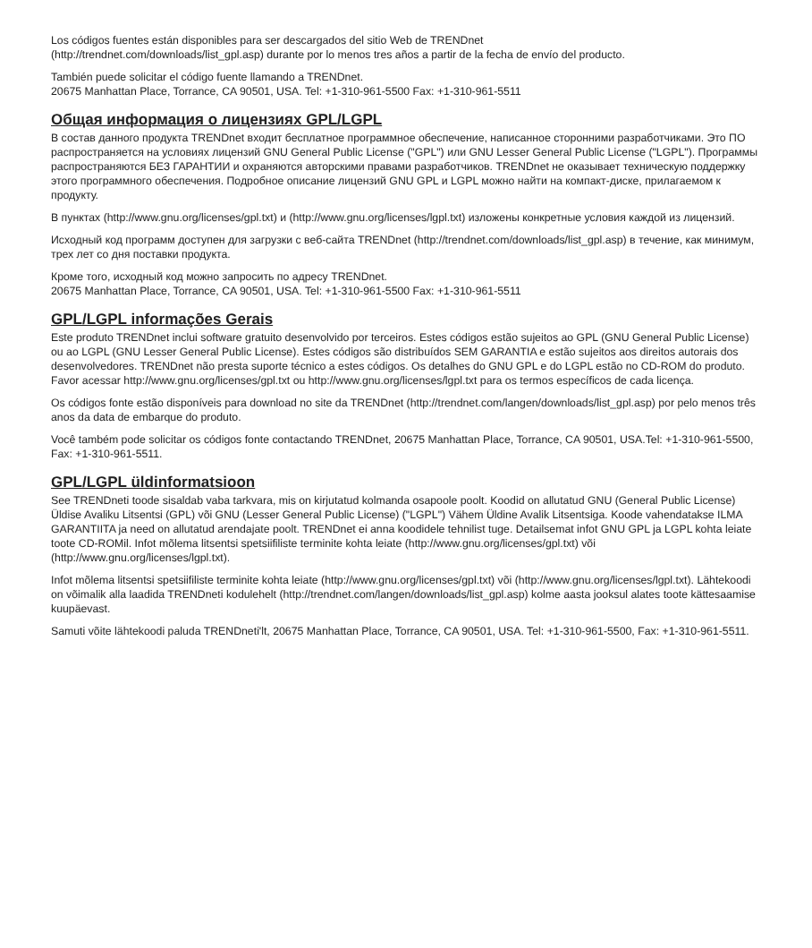Los códigos fuentes están disponibles para ser descargados del sitio Web de TRENDnet
(http://trendnet.com/downloads/list_gpl.asp) durante por lo menos tres años a partir de la fecha de envío del producto.
También puede solicitar el código fuente llamando a TRENDnet.
20675 Manhattan Place, Torrance, CA 90501, USA. Tel: +1-310-961-5500 Fax: +1-310-961-5511
Общая информация о лицензиях GPL/LGPL
В состав данного продукта TRENDnet входит бесплатное программное обеспечение, написанное сторонними разработчиками. Это ПО распространяется на условиях лицензий GNU General Public License ("GPL") или GNU Lesser General Public License ("LGPL"). Программы распространяются БЕЗ ГАРАНТИИ и охраняются авторскими правами разработчиков. TRENDnet не оказывает техническую поддержку этого программного обеспечения. Подробное описание лицензий GNU GPL и LGPL можно найти на компакт-диске, прилагаемом к продукту.
В пунктах (http://www.gnu.org/licenses/gpl.txt) и (http://www.gnu.org/licenses/lgpl.txt) изложены конкретные условия каждой из лицензий.
Исходный код программ доступен для загрузки с веб-сайта TRENDnet (http://trendnet.com/downloads/list_gpl.asp) в течение, как минимум, трех лет со дня поставки продукта.
Кроме того, исходный код можно запросить по адресу TRENDnet.
20675 Manhattan Place, Torrance, CA 90501, USA. Tel: +1-310-961-5500 Fax: +1-310-961-5511
GPL/LGPL informações Gerais
Este produto TRENDnet inclui software gratuito desenvolvido por terceiros. Estes códigos estão sujeitos ao GPL (GNU General Public License) ou ao LGPL (GNU Lesser General Public License). Estes códigos são distribuídos SEM GARANTIA e estão sujeitos aos direitos autorais dos desenvolvedores. TRENDnet não presta suporte técnico a estes códigos. Os detalhes do GNU GPL e do LGPL estão no CD-ROM do produto. Favor acessar http://www.gnu.org/licenses/gpl.txt ou http://www.gnu.org/licenses/lgpl.txt para os termos específicos de cada licença.
Os códigos fonte estão disponíveis para download no site da TRENDnet (http://trendnet.com/langen/downloads/list_gpl.asp) por pelo menos três anos da data de embarque do produto.
Você também pode solicitar os códigos fonte contactando TRENDnet, 20675 Manhattan Place, Torrance, CA 90501, USA.Tel: +1-310-961-5500, Fax: +1-310-961-5511.
GPL/LGPL üldinformatsioon
See TRENDneti toode sisaldab vaba tarkvara, mis on kirjutatud kolmanda osapoole poolt. Koodid on allutatud GNU (General Public License) Üldise Avaliku Litsentsi (GPL) või GNU (Lesser General Public License) ("LGPL") Vähem Üldine Avalik Litsentsiga. Koode vahendatakse ILMA GARANTIITA ja need on allutatud arendajate poolt. TRENDnet ei anna koodidele tehnilist tuge. Detailsemat infot GNU GPL ja LGPL kohta leiate toote CD-ROMil. Infot mõlema litsentsi spetsiifiliste terminite kohta leiate (http://www.gnu.org/licenses/gpl.txt) või (http://www.gnu.org/licenses/lgpl.txt).
Infot mõlema litsentsi spetsiifiliste terminite kohta leiate (http://www.gnu.org/licenses/gpl.txt) või (http://www.gnu.org/licenses/lgpl.txt). Lähtekoodi on võimalik alla laadida TRENDneti kodulehelt (http://trendnet.com/langen/downloads/list_gpl.asp) kolme aasta jooksul alates toote kättesaamise kuupäevast.
Samuti võite lähtekoodi paluda TRENDneti'lt, 20675 Manhattan Place, Torrance, CA 90501, USA. Tel: +1-310-961-5500, Fax: +1-310-961-5511.